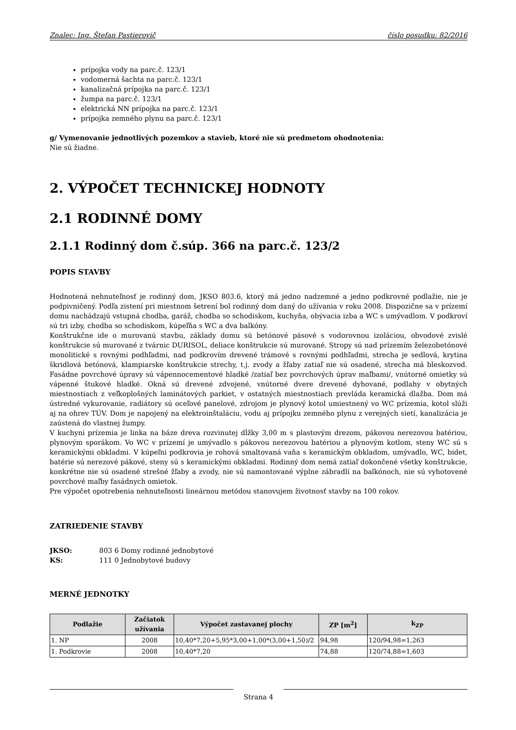Znalec: Ing. Štefan Pastierovič číslo posudku: 82/2016
prípojka vody na parc.č. 123/1
vodomerná šachta na parc.č. 123/1
kanalizačná prípojka na parc.č. 123/1
žumpa na parc.č. 123/1
elektrická NN prípojka na parc.č. 123/1
prípojka zemného plynu na parc.č. 123/1
g/ Vymenovanie jednotlivých pozemkov a stavieb, ktoré nie sú predmetom ohodnotenia:
Nie sú žiadne.
2. VÝPOČET TECHNICKEJ HODNOTY
2.1 RODINNÉ DOMY
2.1.1 Rodinný dom č.súp. 366 na parc.č. 123/2
POPIS STAVBY
Hodnotená nehnuteľnosť je rodinný dom, JKSO 803.6, ktorý má jedno nadzemné a jedno podkrovné podlažie, nie je podpivničený. Podľa zistení pri miestnom šetrení bol rodinný dom daný do užívania v roku 2008. Dispozične sa v prízemí domu nachádzajú vstupná chodba, garáž, chodba so schodiskom, kuchyňa, obývacia izba a WC s umývadlom. V podkroví sú tri izby, chodba so schodiskom, kúpeľňa s WC a dva balkóny.
Konštrukčne ide o murovanú stavbu, základy domu sú betónové pásové s vodorovnou izoláciou, obvodové zvislé konštrukcie sú murované z tvárnic DURISOL, deliace konštrukcie sú murované. Stropy sú nad prízemím železobetónové monolitické s rovnými podhľadmi, nad podkrovím drevené trámové s rovnými podhľadmi, strecha je sedlová, krytina škridlová betónová, klampiarske konštrukcie strechy, t.j. zvody a žľaby zatiaľ nie sú osadené, strecha má bleskozvod. Fasádne povrchové úpravy sú vápennocementové hladké /zatiaľ bez povrchových úprav maľbami/, vnútorné omietky sú vápenné štukové hladké. Okná sú drevené zdvojené, vnútorné dvere drevené dyhované, podlahy v obytných miestnostiach z veľkoplošných laminátových parkiet, v ostatných miestnostiach prevláda keramická dlažba. Dom má ústredné vykurovanie, radiátory sú oceľové panelové, zdrojom je plynový kotol umiestnený vo WC prízemia, kotol slúži aj na ohrev TÚV. Dom je napojený na elektroinštaláciu, vodu aj prípojku zemného plynu z verejných sietí, kanalizácia je zaústená do vlastnej žumpy.
V kuchyni prízemia je linka na báze dreva rozvinutej dĺžky 3,00 m s plastovým drezom, pákovou nerezovou batériou, plynovým sporákom. Vo WC v prízemí je umývadlo s pákovou nerezovou batériou a plynovým kotlom, steny WC sú s keramickými obkladmi. V kúpeľni podkrovia je rohová smaltovaná vaňa s keramickým obkladom, umývadlo, WC, bidet, batérie sú nerezové pákové, steny sú s keramickými obkladmi. Rodinný dom nemá zatiaľ dokončené všetky konštrukcie, konkrétne nie sú osadené strešné žľaby a zvody, nie sú namontované výplne zábradlí na balkónoch, nie sú vyhotovené povrchové maľby fasádnych omietok.
Pre výpočet opotrebenia nehnuteľnosti lineárnou metódou stanovujem životnosť stavby na 100 rokov.
ZATRIEDENIE STAVBY
JKSO: 803 6 Domy rodinné jednobytové
KS: 111 0 Jednobytové budovy
MERNÉ JEDNOTKY
| Podlažie | Začiatok užívania | Výpočet zastavanej plochy | ZP [m<sup>2</sup>] | k<sub>ZP</sub> |
| --- | --- | --- | --- | --- |
| 1. NP | 2008 | 10,40*7,20+5,95*3,00+1,00*(3,00+1,50)/2 | 94,98 | 120/94,98=1,263 |
| 1. Podkrovie | 2008 | 10,40*7,20 | 74,88 | 120/74,88=1,603 |
Strana 4